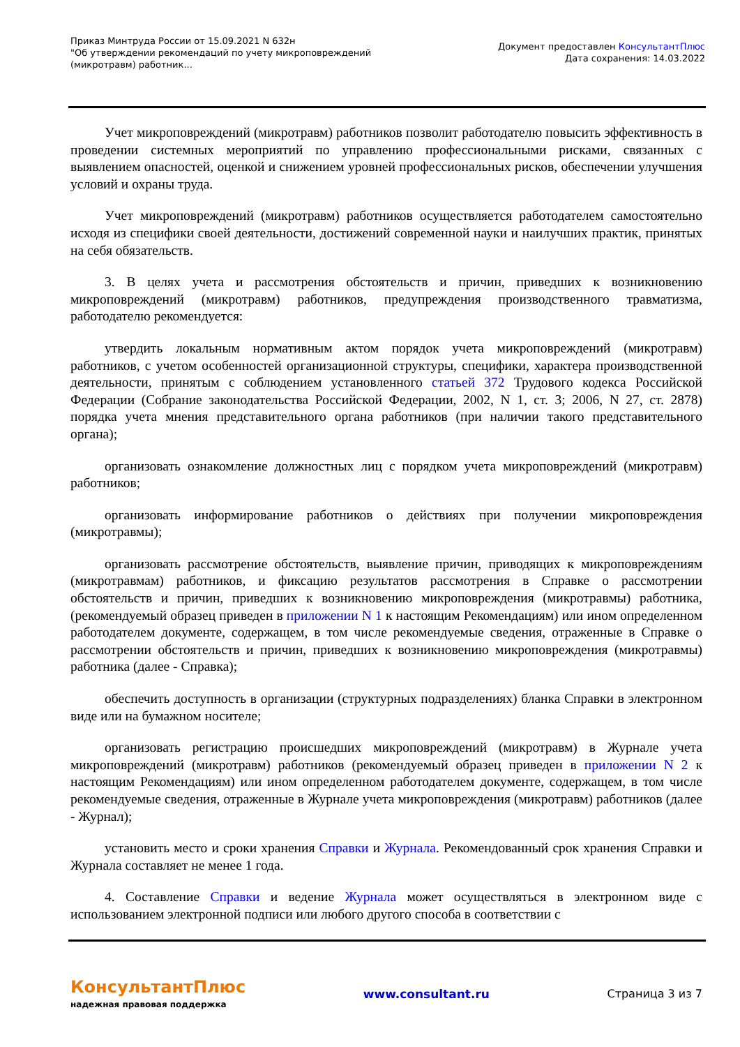Приказ Минтруда России от 15.09.2021 N 632н
"Об утверждении рекомендаций по учету микроповреждений
(микротравм) работник...
Документ предоставлен КонсультантПлюс
Дата сохранения: 14.03.2022
Учет микроповреждений (микротравм) работников позволит работодателю повысить эффективность в проведении системных мероприятий по управлению профессиональными рисками, связанных с выявлением опасностей, оценкой и снижением уровней профессиональных рисков, обеспечении улучшения условий и охраны труда.
Учет микроповреждений (микротравм) работников осуществляется работодателем самостоятельно исходя из специфики своей деятельности, достижений современной науки и наилучших практик, принятых на себя обязательств.
3. В целях учета и рассмотрения обстоятельств и причин, приведших к возникновению микроповреждений (микротравм) работников, предупреждения производственного травматизма, работодателю рекомендуется:
утвердить локальным нормативным актом порядок учета микроповреждений (микротравм) работников, с учетом особенностей организационной структуры, специфики, характера производственной деятельности, принятым с соблюдением установленного статьей 372 Трудового кодекса Российской Федерации (Собрание законодательства Российской Федерации, 2002, N 1, ст. 3; 2006, N 27, ст. 2878) порядка учета мнения представительного органа работников (при наличии такого представительного органа);
организовать ознакомление должностных лиц с порядком учета микроповреждений (микротравм) работников;
организовать информирование работников о действиях при получении микроповреждения (микротравмы);
организовать рассмотрение обстоятельств, выявление причин, приводящих к микроповреждениям (микротравмам) работников, и фиксацию результатов рассмотрения в Справке о рассмотрении обстоятельств и причин, приведших к возникновению микроповреждения (микротравмы) работника, (рекомендуемый образец приведен в приложении N 1 к настоящим Рекомендациям) или ином определенном работодателем документе, содержащем, в том числе рекомендуемые сведения, отраженные в Справке о рассмотрении обстоятельств и причин, приведших к возникновению микроповреждения (микротравмы) работника (далее - Справка);
обеспечить доступность в организации (структурных подразделениях) бланка Справки в электронном виде или на бумажном носителе;
организовать регистрацию происшедших микроповреждений (микротравм) в Журнале учета микроповреждений (микротравм) работников (рекомендуемый образец приведен в приложении N 2 к настоящим Рекомендациям) или ином определенном работодателем документе, содержащем, в том числе рекомендуемые сведения, отраженные в Журнале учета микроповреждения (микротравм) работников (далее - Журнал);
установить место и сроки хранения Справки и Журнала. Рекомендованный срок хранения Справки и Журнала составляет не менее 1 года.
4. Составление Справки и ведение Журнала может осуществляться в электронном виде с использованием электронной подписи или любого другого способа в соответствии с
КонсультантПлюс
надежная правовая поддержка
www.consultant.ru Страница 3 из 7